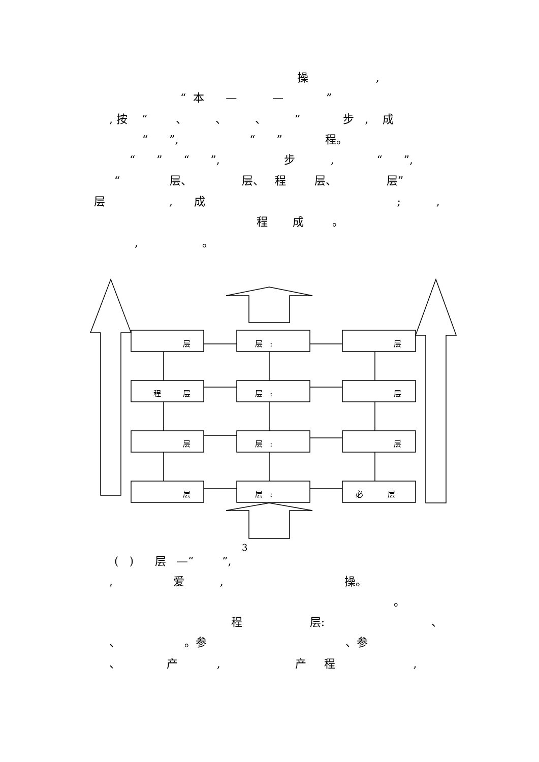操 ,
“ 本 — — ”
, 按 “ 、 、 、 ” 步 , 成
“ ”, “ ” 程。
“ ” “ ”, 步 , “ ”,
“ 层、 层、 程 层、 层”
层 , 成 ; ,
程 成 。
, 。
层
层 :
层
程 层
层 :
层
层
层 :
层
层
层 :
必 层
3
( ) 层 —“ ”,
, 爱 , 操。
。
程 层: 、
、 。参 、参
、 产 , 产 程 ,